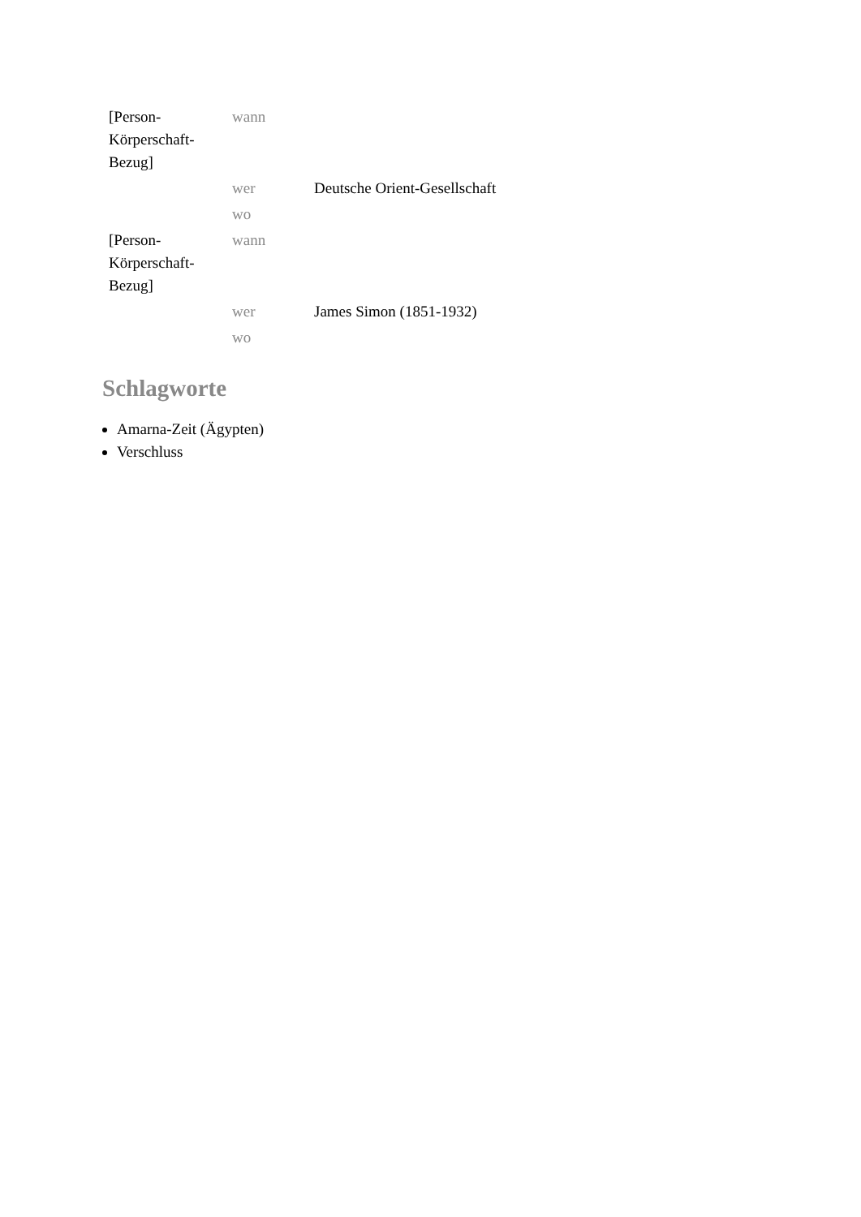| [Person-Körperschaft-Bezug] | wann | |
| | wer | Deutsche Orient-Gesellschaft |
| | wo | |
| [Person-Körperschaft-Bezug] | wann | |
| | wer | James Simon (1851-1932) |
| | wo | |
Schlagworte
Amarna-Zeit (Ägypten)
Verschluss